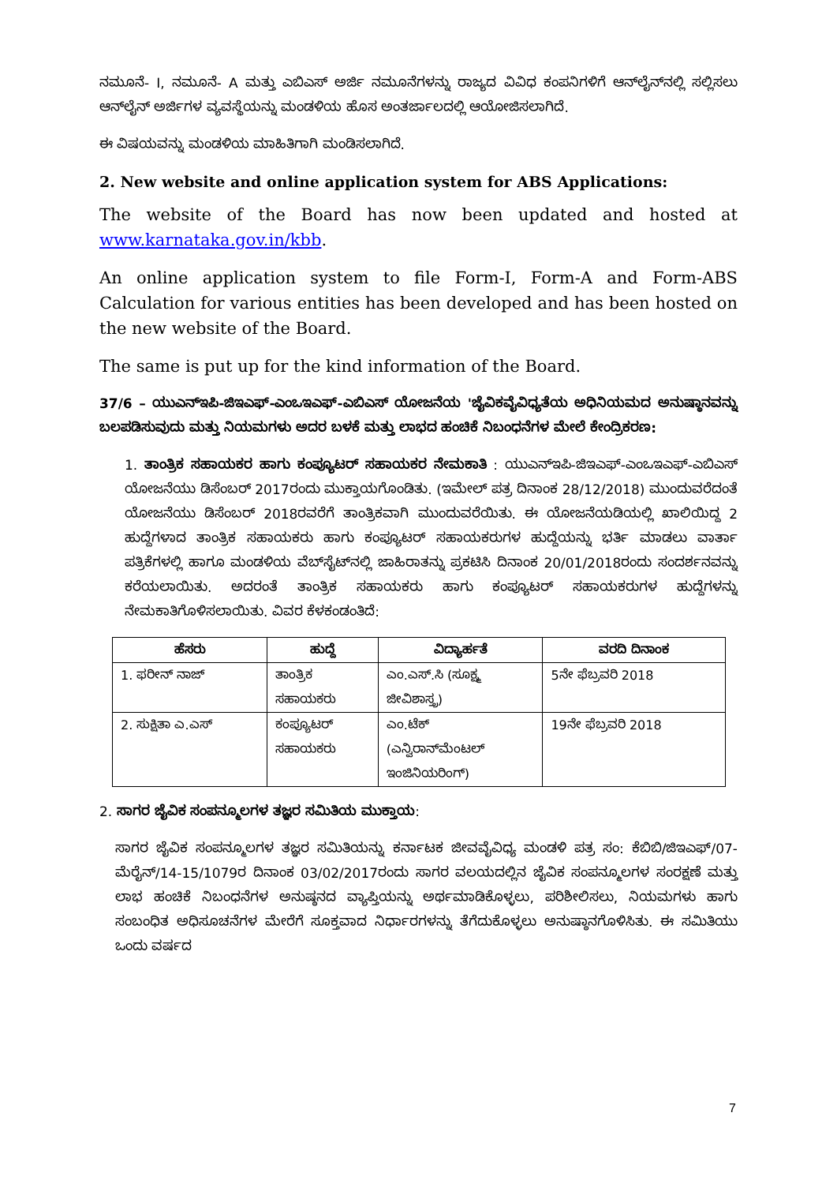ನಮೂನೆ- I, ನಮೂನೆ- A ಮತ್ತು ಎಬಿಎಸ್ ಅರ್ಜಿ ನಮೂನೆಗಳನ್ನು ರಾಜ್ಯದ ವಿವಿಧ ಕಂಪನಿಗಳಿಗೆ ಆನ್‌ಲೈನ್‌ನಲ್ಲಿ ಸಲ್ಲಿಸಲು ಆನ್‌ಲೈನ್ ಅರ್ಜಿಗಳ ವ್ಯವಸ್ಥೆಯನ್ನು ಮಂಡಳಿಯ ಹೊಸ ಅಂತರ್ಜಾಲದಲ್ಲಿ ಆಯೋಜಿಸಲಾಗಿದೆ.
ಈ ವಿಷಯವನ್ನು ಮಂಡಳಿಯ ಮಾಹಿತಿಗಾಗಿ ಮಂಡಿಸಲಾಗಿದೆ.
2. New website and online application system for ABS Applications:
The website of the Board has now been updated and hosted at www.karnataka.gov.in/kbb.
An online application system to file Form-I, Form-A and Form-ABS Calculation for various entities has been developed and has been hosted on the new website of the Board.
The same is put up for the kind information of the Board.
37/6 – ಯುಎನ್‌ಇಪಿ-ಜಿಇಎಫ್-ಎಂಒಇಎಫ್-ಎಬಿಎಸ್ ಯೋಜನೆಯ 'ಜೈವಿಕವೈವಿಧ್ಯತೆಯ ಅಧಿನಿಯಮದ ಅನುಷ್ಠಾನವನ್ನು ಬಲಪಡಿಸುವುದು ಮತ್ತು ನಿಯಮಗಳು ಅದರ ಬಳಕೆ ಮತ್ತು ಲಾಭದ ಹಂಚಿಕೆ ನಿಬಂಧನೆಗಳ ಮೇಲೆ ಕೇಂದ್ರಿಕರಣ:
1. ತಾಂತ್ರಿಕ ಸಹಾಯಕರ ಹಾಗು ಕಂಪ್ಯೂಟರ್ ಸಹಾಯಕರ ನೇಮಕಾತಿ : ಯುಎನ್‌ಇಪಿ-ಜಿಇಎಫ್-ಎಂಒಇಎಫ್-ಎಬಿಎಸ್ ಯೋಜನೆಯು ಡಿಸೆಂಬರ್ 2017ರಂದು ಮುಕ್ತಾಯಗೊಂಡಿತು. (ಇಮೇಲ್ ಪತ್ರ ದಿನಾಂಕ 28/12/2018) ಮುಂದುವರೆದಂತೆ ಯೋಜನೆಯು ಡಿಸೆಂಬರ್ 2018ರವರೆಗೆ ತಾಂತ್ರಿಕವಾಗಿ ಮುಂದುವರೆಯಿತು. ಈ ಯೋಜನೆಯಡಿಯಲ್ಲಿ ಖಾಲಿಯಿದ್ದ 2 ಹುದ್ದೆಗಳಾದ ತಾಂತ್ರಿಕ ಸಹಾಯಕರು ಹಾಗು ಕಂಪ್ಯೂಟರ್ ಸಹಾಯಕರುಗಳ ಹುದ್ದೆಯನ್ನು ಭರ್ತಿ ಮಾಡಲು ವಾರ್ತಾ ಪತ್ರಿಕೆಗಳಲ್ಲಿ ಹಾಗೂ ಮಂಡಳಿಯ ವೆಬ್‌ಸೈಟ್‌ನಲ್ಲಿ ಜಾಹಿರಾತನ್ನು ಪ್ರಕಟಿಸಿ ದಿನಾಂಕ 20/01/2018ರಂದು ಸಂದರ್ಶನವನ್ನು ಕರೆಯಲಾಯಿತು. ಅದರಂತೆ ತಾಂತ್ರಿಕ ಸಹಾಯಕರು ಹಾಗು ಕಂಪ್ಯೂಟರ್ ಸಹಾಯಕರುಗಳ ಹುದ್ದೆಗಳನ್ನು ನೇಮಕಾತಿಗೊಳಿಸಲಾಯಿತು. ವಿವರ ಕೆಳಕಂಡಂತಿದೆ:
| ಹೆಸರು | ಹುದ್ದೆ | ವಿದ್ಯಾರ್ಹತೆ | ವರದಿ ದಿನಾಂಕ |
| --- | --- | --- | --- |
| 1. ಫರೀನ್ ನಾಜ್ | ತಾಂತ್ರಿಕ ಸಹಾಯಕರು | ಎಂ.ಎಸ್.ಸಿ (ಸೂಕ್ಷ್ಮ ಜೀವಿಶಾಸ್ತ್ರ) | 5ನೇ ಫೆಬ್ರವರಿ 2018 |
| 2. ಸುಕ್ಷಿತಾ ಎ.ಎಸ್ | ಕಂಪ್ಯೂಟರ್ ಸಹಾಯಕರು | ಎಂ.ಟೆಕ್ (ಎನ್ವಿರಾನ್‌ಮೆಂಟಲ್ ಇಂಜಿನಿಯರಿಂಗ್) | 19ನೇ ಫೆಬ್ರವರಿ 2018 |
2. ಸಾಗರ ಜೈವಿಕ ಸಂಪನ್ಮೂಲಗಳ ತಜ್ಞರ ಸಮಿತಿಯ ಮುಕ್ತಾಯ:
ಸಾಗರ ಜೈವಿಕ ಸಂಪನ್ಮೂಲಗಳ ತಜ್ಞರ ಸಮಿತಿಯನ್ನು ಕರ್ನಾಟಕ ಜೀವವೈವಿಧ್ಯ ಮಂಡಳಿ ಪತ್ರ ಸಂ: ಕೆಬಿಬಿ/ಜಿಇಎಫ್/07-ಮೆರೈನ್/14-15/1079ರ ದಿನಾಂಕ 03/02/2017ರಂದು ಸಾಗರ ವಲಯದಲ್ಲಿನ ಜೈವಿಕ ಸಂಪನ್ಮೂಲಗಳ ಸಂರಕ್ಷಣೆ ಮತ್ತು ಲಾಭ ಹಂಚಿಕೆ ನಿಬಂಧನೆಗಳ ಅನುಷ್ಠನದ ವ್ಯಾಪ್ತಿಯನ್ನು ಅರ್ಥಮಾಡಿಕೊಳ್ಳಲು, ಪರಿಶೀಲಿಸಲು, ನಿಯಮಗಳು ಹಾಗು ಸಂಬಂಧಿತ ಅಧಿಸೂಚನೆಗಳ ಮೇರೆಗೆ ಸೂಕ್ತವಾದ ನಿರ್ಧಾರಗಳನ್ನು ತೆಗೆದುಕೊಳ್ಳಲು ಅನುಷ್ಠಾನಗೊಳಿಸಿತು. ಈ ಸಮಿತಿಯು ಒಂದು ವರ್ಷದ
7